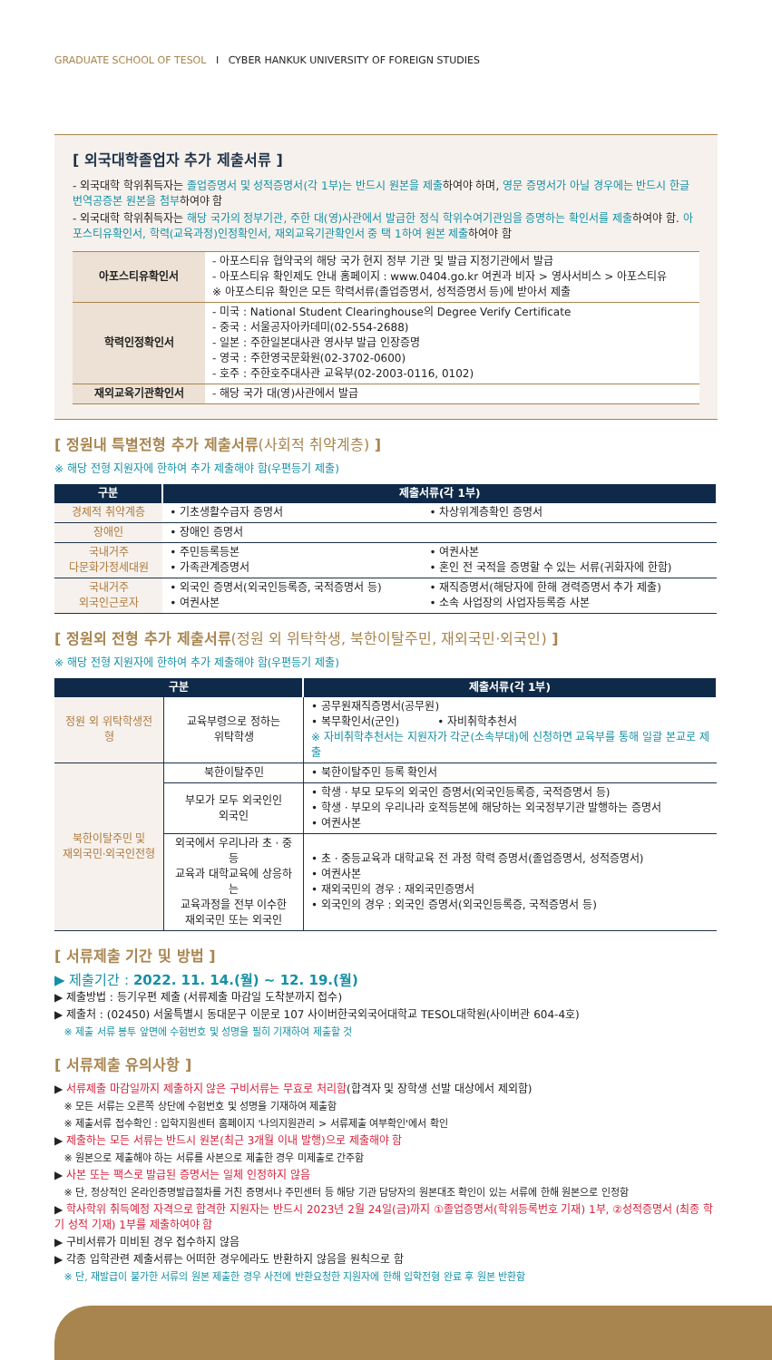GRADUATE SCHOOL OF TESOL I CYBER HANKUK UNIVERSITY OF FOREIGN STUDIES
[ 외국대학졸업자 추가 제출서류 ]
- 외국대학 학위취득자는 졸업증명서 및 성적증명서(각 1부)는 반드시 원본을 제출하여야 하며, 영문 증명서가 아닐 경우에는 반드시 한글 번역공증본 원본을 첨부하여야 함
- 외국대학 학위취득자는 해당 국가의 정부기관, 주한 대(영)사관에서 발급한 정식 학위수여기관임을 증명하는 확인서를 제출하여야 함. 아포스티유확인서, 학력(교육과정)인정확인서, 재외교육기관확인서 중 택 1하여 원본 제출하여야 함
| 아포스티유확인서 | - 아포스티유 협약국의 해당 국가 현지 정부 기관 및 발급 지정기관에서 발급 - 아포스티유 확인제도 안내 홈페이지 : www.0404.go.kr 여권과 비자 > 영사서비스 > 아포스티유 ※ 아포스티유 확인은 모든 학력서류(졸업증명서, 성적증명서 등)에 받아서 제출 |
| 학력인정확인서 | - 미국 : National Student Clearinghouse의 Degree Verify Certificate - 중국 : 서울공자아카데미(02-554-2688) - 일본 : 주한일본대사관 영사부 발급 인장증명 - 영국 : 주한영국문화원(02-3702-0600) - 호주 : 주한호주대사관 교육부(02-2003-0116, 0102) |
| 재외교육기관확인서 | - 해당 국가 대(영)사관에서 발급 |
[ 정원내 특별전형 추가 제출서류(사회적 취약계층) ]
※ 해당 전형 지원자에 한하여 추가 제출해야 함(우편등기 제출)
| 구분 | 제출서류(각 1부) | |
| --- | --- | --- |
| 경제적 취약계층 | • 기초생활수급자 증명서 | • 차상위계층확인 증명서 |
| 장애인 | • 장애인 증명서 | |
| 국내거주 다문화가정세대원 | • 주민등록등본 • 가족관계증명서 | • 여권사본 • 혼인 전 국적을 증명할 수 있는 서류(귀화자에 한함) |
| 국내거주 외국인근로자 | • 외국인 증명서(외국인등록증, 국적증명서 등) • 여권사본 | • 재직증명서(해당자에 한해 경력증명서 추가 제출) • 소속 사업장의 사업자등록증 사본 |
[ 정원외 전형 추가 제출서류(정원 외 위탁학생, 북한이탈주민, 재외국민·외국인) ]
※ 해당 전형 지원자에 한하여 추가 제출해야 함(우편등기 제출)
| 구분 | | 제출서류(각 1부) |
| --- | --- | --- |
| 정원 외 위탁학생전형 | 교육부령으로 정하는 위탁학생 | • 공무원재직증명서(공무원) • 복무확인서(군인) • 자비취학추천서 ※ 자비취학추천서는 지원자가 각군(소속부대)에 신청하면 교육부를 통해 일괄 본교로 제출 |
| 북한이탈주민 및 재외국민·외국인전형 | 북한이탈주민 | • 북한이탈주민 등록 확인서 |
| | 부모가 모두 외국인인 외국인 | • 학생 · 부모 모두의 외국인 증명서(외국인등록증, 국적증명서 등) • 학생 · 부모의 우리나라 호적등본에 해당하는 외국정부기관 발행하는 증명서 • 여권사본 |
| | 외국에서 우리나라 초 · 중등 교육과 대학교육에 상응하는 교육과정을 전부 이수한 재외국민 또는 외국인 | • 초 · 중등교육과 대학교육 전 과정 학력 증명서(졸업증명서, 성적증명서) • 여권사본 • 재외국민의 경우 : 재외국민증명서 • 외국인의 경우 : 외국인 증명서(외국인등록증, 국적증명서 등) |
[ 서류제출 기간 및 방법 ]
▶ 제출기간 : 2022. 11. 14.(월) ~ 12. 19.(월)
▶ 제출방법 : 등기우편 제출 (서류제출 마감일 도착분까지 접수)
▶ 제출처 : (02450) 서울특별시 동대문구 이문로 107 사이버한국외국어대학교 TESOL대학원(사이버관 604-4호)
※ 제출 서류 봉투 앞면에 수험번호 및 성명을 필히 기재하여 제출할 것
[ 서류제출 유의사항 ]
▶ 서류제출 마감일까지 제출하지 않은 구비서류는 무효로 처리함(합격자 및 장학생 선발 대상에서 제외함)
※ 모든 서류는 오른쪽 상단에 수험번호 및 성명을 기재하여 제출함
※ 제출서류 접수확인 : 입학지원센터 홈페이지 '나의지원관리 > 서류제출 여부확인'에서 확인
▶ 제출하는 모든 서류는 반드시 원본(최근 3개월 이내 발행)으로 제출해야 함
※ 원본으로 제출해야 하는 서류를 사본으로 제출한 경우 미제출로 간주함
▶ 사본 또는 팩스로 발급된 증명서는 일체 인정하지 않음
※ 단, 정상적인 온라인증명발급절차를 거친 증명서나 주민센터 등 해당 기관 담당자의 원본대조 확인이 있는 서류에 한해 원본으로 인정함
▶ 학사학위 취득예정 자격으로 합격한 지원자는 반드시 2023년 2월 24일(금)까지 ①졸업증명서(학위등록번호 기재) 1부, ②성적증명서 (최종 학기 성적 기재) 1부를 제출하여야 함
▶ 구비서류가 미비된 경우 접수하지 않음
▶ 각종 입학관련 제출서류는 어떠한 경우에라도 반환하지 않음을 원칙으로 함
※ 단, 재발급이 불가한 서류의 원본 제출한 경우 사전에 반환요청한 지원자에 한해 입학전형 완료 후 원본 반환함